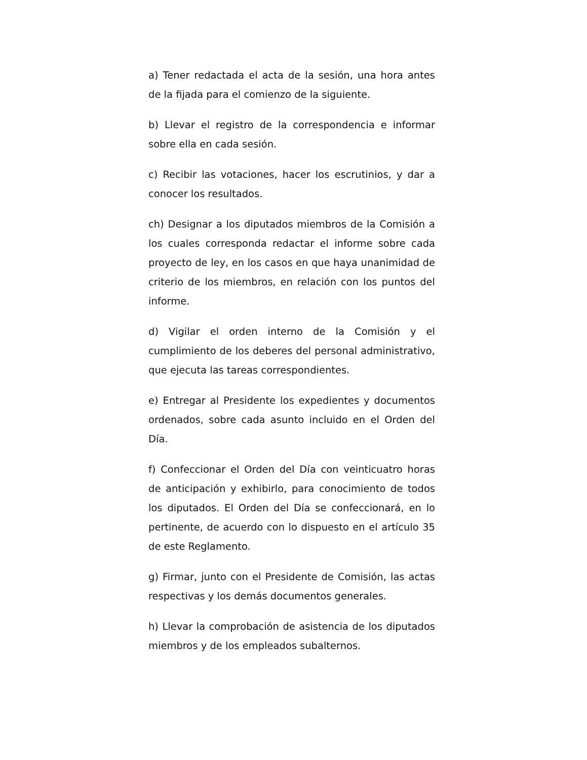a) Tener redactada el acta de la sesión, una hora antes de la fijada para el comienzo de la siguiente.
b) Llevar el registro de la correspondencia e informar sobre ella en cada sesión.
c) Recibir las votaciones, hacer los escrutinios, y dar a conocer los resultados.
ch) Designar a los diputados miembros de la Comisión a los cuales corresponda redactar el informe sobre cada proyecto de ley, en los casos en que haya unanimidad de criterio de los miembros, en relación con los puntos del informe.
d) Vigilar el orden interno de la Comisión y el cumplimiento de los deberes del personal administrativo, que ejecuta las tareas correspondientes.
e) Entregar al Presidente los expedientes y documentos ordenados, sobre cada asunto incluido en el Orden del Día.
f) Confeccionar el Orden del Día con veinticuatro horas de anticipación y exhibirlo, para conocimiento de todos los diputados. El Orden del Día se confeccionará, en lo pertinente, de acuerdo con lo dispuesto en el artículo 35 de este Reglamento.
g) Firmar, junto con el Presidente de Comisión, las actas respectivas y los demás documentos generales.
h) Llevar la comprobación de asistencia de los diputados miembros y de los empleados subalternos.